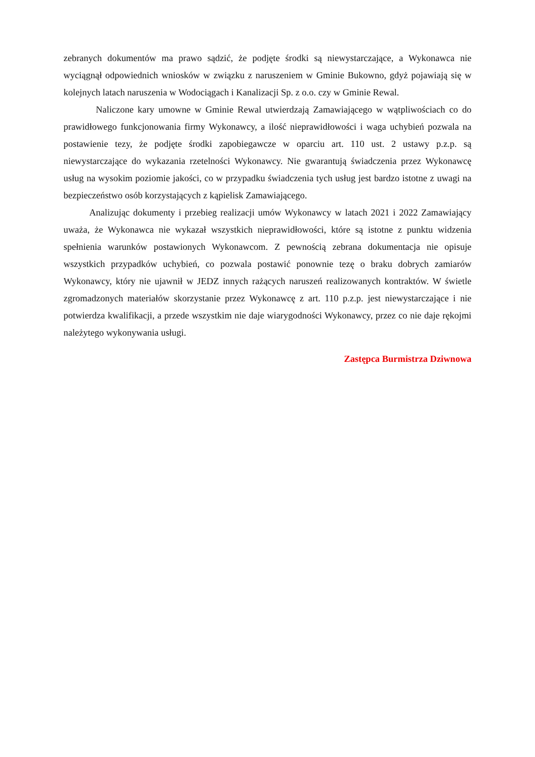zebranych dokumentów ma prawo sądzić, że podjęte środki są niewystarczające, a Wykonawca nie wyciągnął odpowiednich wniosków w związku z naruszeniem w Gminie Bukowno, gdyż pojawiają się w kolejnych latach naruszenia w Wodociągach i Kanalizacji Sp. z o.o. czy w Gminie Rewal.
Naliczone kary umowne w Gminie Rewal utwierdzają Zamawiającego w wątpliwościach co do prawidłowego funkcjonowania firmy Wykonawcy, a ilość nieprawidłowości i waga uchybień pozwala na postawienie tezy, że podjęte środki zapobiegawcze w oparciu art. 110 ust. 2 ustawy p.z.p. są niewystarczające do wykazania rzetelności Wykonawcy. Nie gwarantują świadczenia przez Wykonawcę usług na wysokim poziomie jakości, co w przypadku świadczenia tych usług jest bardzo istotne z uwagi na bezpieczeństwo osób korzystających z kąpielisk Zamawiającego.
Analizując dokumenty i przebieg realizacji umów Wykonawcy w latach 2021 i 2022 Zamawiający uważa, że Wykonawca nie wykazał wszystkich nieprawidłowości, które są istotne z punktu widzenia spełnienia warunków postawionych Wykonawcom. Z pewnością zebrana dokumentacja nie opisuje wszystkich przypadków uchybień, co pozwala postawić ponownie tezę o braku dobrych zamiarów Wykonawcy, który nie ujawnił w JEDZ innych rażących naruszeń realizowanych kontraktów. W świetle zgromadzonych materiałów skorzystanie przez Wykonawcę z art. 110 p.z.p. jest niewystarczające i nie potwierdza kwalifikacji, a przede wszystkim nie daje wiarygodności Wykonawcy, przez co nie daje rękojmi należytego wykonywania usługi.
Zastępca Burmistrza Dziwnowa